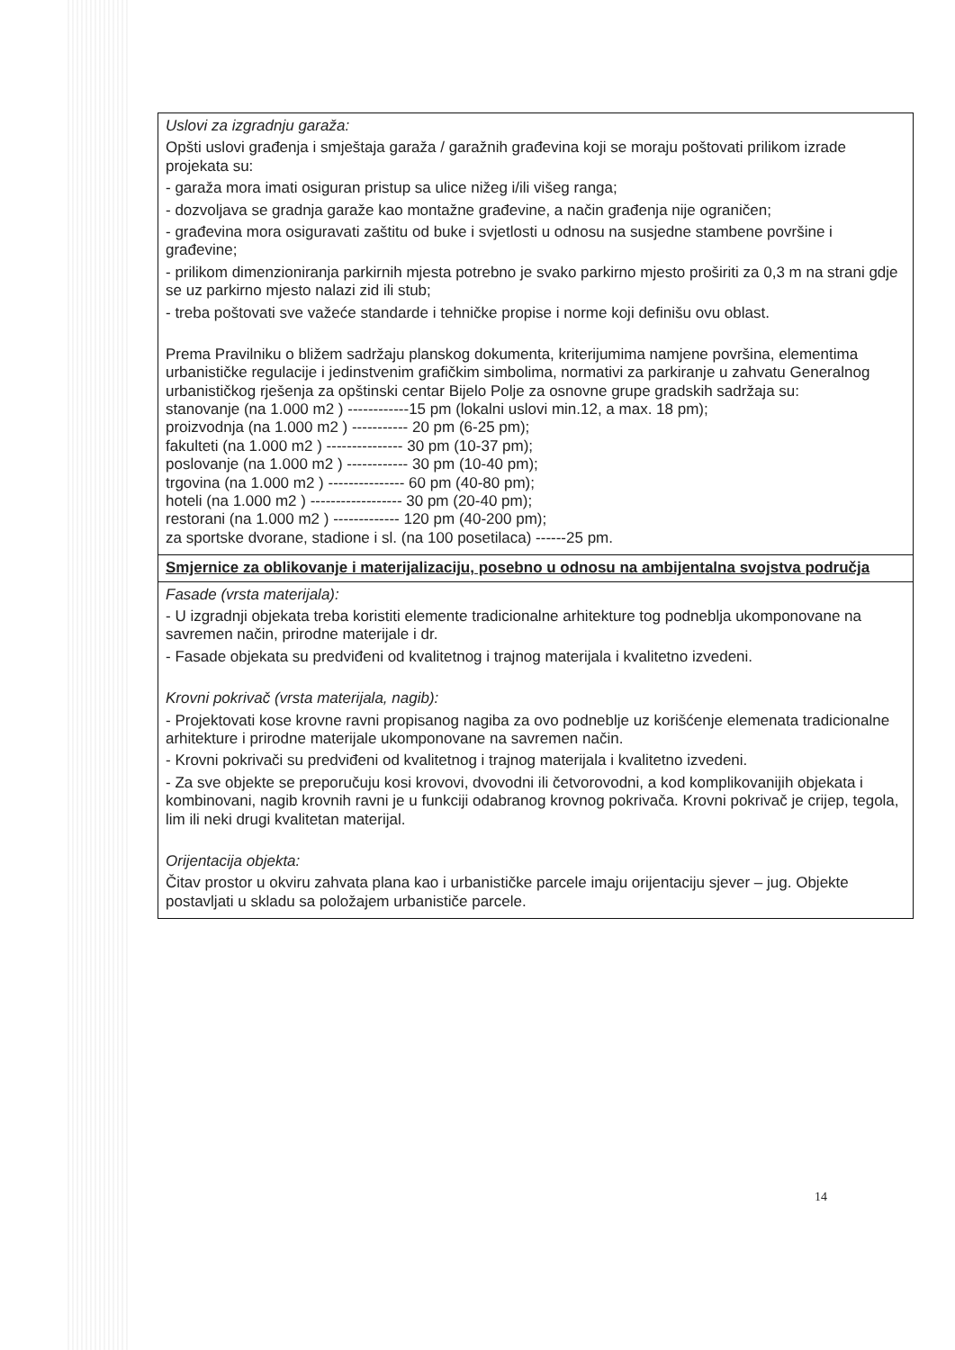| Uslovi za izgradnju garaža: Opšti uslovi građenja i smještaja garaža / garažnih građevina koji se moraju poštovati prilikom izrade projekata su: - garaža mora imati osiguran pristup sa ulice nižeg i/ili višeg ranga; - dozvoljava se gradnja garaže kao montažne građevine, a način građenja nije ograničen; - građevina mora osiguravati zaštitu od buke i svjetlosti u odnosu na susjedne stambene površine i građevine; - prilikom dimenzioniranja parkirnih mjesta potrebno je svako parkirno mjesto proširiti za 0,3 m na strani gdje se uz parkirno mjesto nalazi zid ili stub; - treba poštovati sve važeće standarde i tehničke propise i norme koji definišu ovu oblast. Prema Pravilniku o bližem sadržaju planskog dokumenta, kriterijumima namjene površina, elementima urbanističke regulacije i jedinstvenim grafičkim simbolima, normativi za parkiranje u zahvatu Generalnog urbanističkog rješenja za opštinski centar Bijelo Polje za osnovne grupe gradskih sadržaja su: stanovanje (na 1.000 m2 ) ------------15 pm (lokalni uslovi min.12, a max. 18 pm); proizvodnja (na 1.000 m2 ) ----------- 20 pm (6-25 pm); fakulteti (na 1.000 m2 ) --------------- 30 pm (10-37 pm); poslovanje (na 1.000 m2 ) ------------ 30 pm (10-40 pm); trgovina (na 1.000 m2 ) --------------- 60 pm (40-80 pm); hoteli (na 1.000 m2 ) ------------------ 30 pm (20-40 pm); restorani (na 1.000 m2 ) ------------- 120 pm (40-200 pm); za sportske dvorane, stadione i sl. (na 100 posetilaca) ------25 pm. |
| Smjernice za oblikovanje i materijalizaciju, posebno u odnosu na ambijentalna svojstva područja |
| Fasade (vrsta materijala): - U izgradnji objekata treba koristiti elemente tradicionalne arhitekture tog podneblja ukomponovane na savremen način, prirodne materijale i dr. - Fasade objekata su predviđeni od kvalitetnog i trajnog materijala i kvalitetno izvedeni. Krovni pokrivač (vrsta materijala, nagib): - Projektovati kose krovne ravni propisanog nagiba za ovo podneblje uz korišćenje elemenata tradicionalne arhitekture i prirodne materijale ukomponovane na savremen način. - Krovni pokrivači su predviđeni od kvalitetnog i trajnog materijala i kvalitetno izvedeni. - Za sve objekte se preporučuju kosi krovovi, dvovodni ili četvorovodni, a kod komplikovanijih objekata i kombinovani, nagib krovnih ravni je u funkciji odabranog krovnog pokrivača. Krovni pokrivač je crijep, tegola, lim ili neki drugi kvalitetan materijal. Orijentacija objekta: Čitav prostor u okviru zahvata plana kao i urbanističke parcele imaju orijentaciju sjever – jug. Objekte postavljati u skladu sa položajem urbanističe parcele. |
14